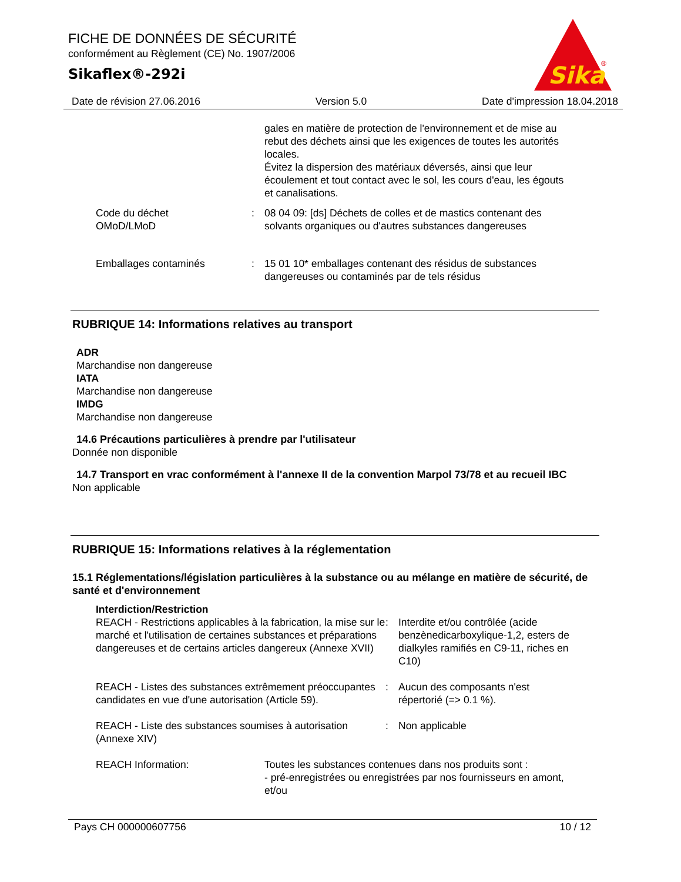FICHE DE DONNÉES DE SÉCURITÉ
conformément au Règlement (CE) No. 1907/2006
Sikaflex®-292i
Sika
®
Date de révision 27.06.2016 Version 5.0 Date d'impression 18.04.2018
gales en matière de protection de l'environnement et de mise au rebut des déchets ainsi que les exigences de toutes les autorités locales.
Évitez la dispersion des matériaux déversés, ainsi que leur écoulement et tout contact avec le sol, les cours d'eau, les égouts et canalisations.
Code du déchet
OMoD/LMoD
: 08 04 09: [ds] Déchets de colles et de mastics contenant des solvants organiques ou d'autres substances dangereuses
Emballages contaminés : 15 01 10* emballages contenant des résidus de substances dangereuses ou contaminés par de tels résidus
RUBRIQUE 14: Informations relatives au transport
ADR
Marchandise non dangereuse
IATA
Marchandise non dangereuse
IMDG
Marchandise non dangereuse
14.6 Précautions particulières à prendre par l'utilisateur
Donnée non disponible
14.7 Transport en vrac conformément à l'annexe II de la convention Marpol 73/78 et au recueil IBC
Non applicable
RUBRIQUE 15: Informations relatives à la réglementation
15.1 Réglementations/législation particulières à la substance ou au mélange en matière de sécurité, de santé et d'environnement
Interdiction/Restriction
REACH - Restrictions applicables à la fabrication, la mise sur le marché et l'utilisation de certaines substances et préparations dangereuses et de certains articles dangereux (Annexe XVII)
: Interdite et/ou contrôlée (acide benzènedicarboxylique-1,2, esters de dialkyles ramifiés en C9-11, riches en C10)
REACH - Listes des substances extrêmement préoccupantes candidates en vue d'une autorisation (Article 59).
: Aucun des composants n'est répertorié (=> 0.1 %).
REACH - Liste des substances soumises à autorisation (Annexe XIV)
: Non applicable
REACH Information: Toutes les substances contenues dans nos produits sont :
- pré-enregistrées ou enregistrées par nos fournisseurs en amont, et/ou
Pays CH 000000607756 10 / 12